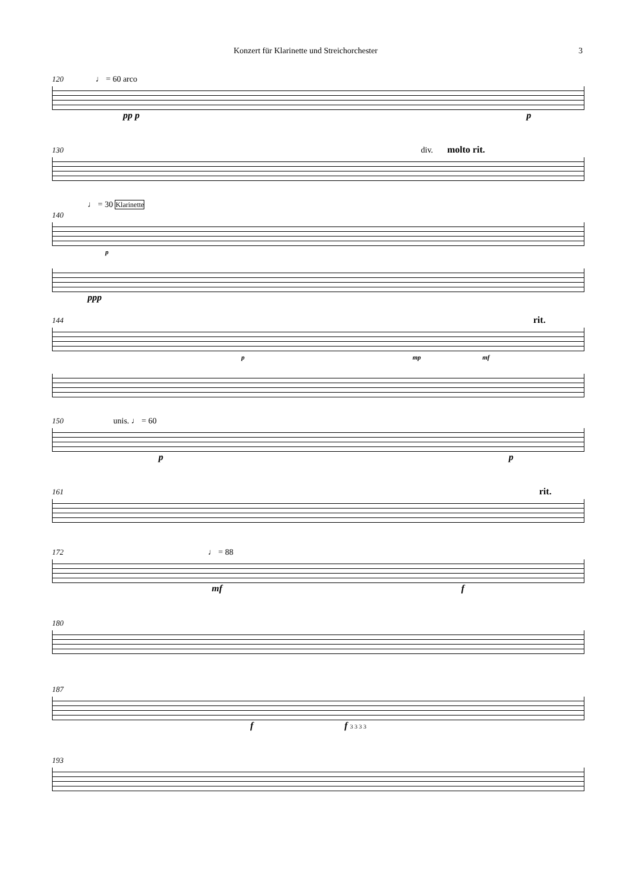Konzert für Klarinette und Streichorchester 3
120 ♩ = 60 arco
pp p p
130 div. molto rit.
♩ = 30 Klarinette
140
p
ppp
144 rit.
p mp mf
150 unis. ♩ = 60
p p
161 rit.
172 ♩ = 88
mf f
180
187
f f 3 3 3 3
193